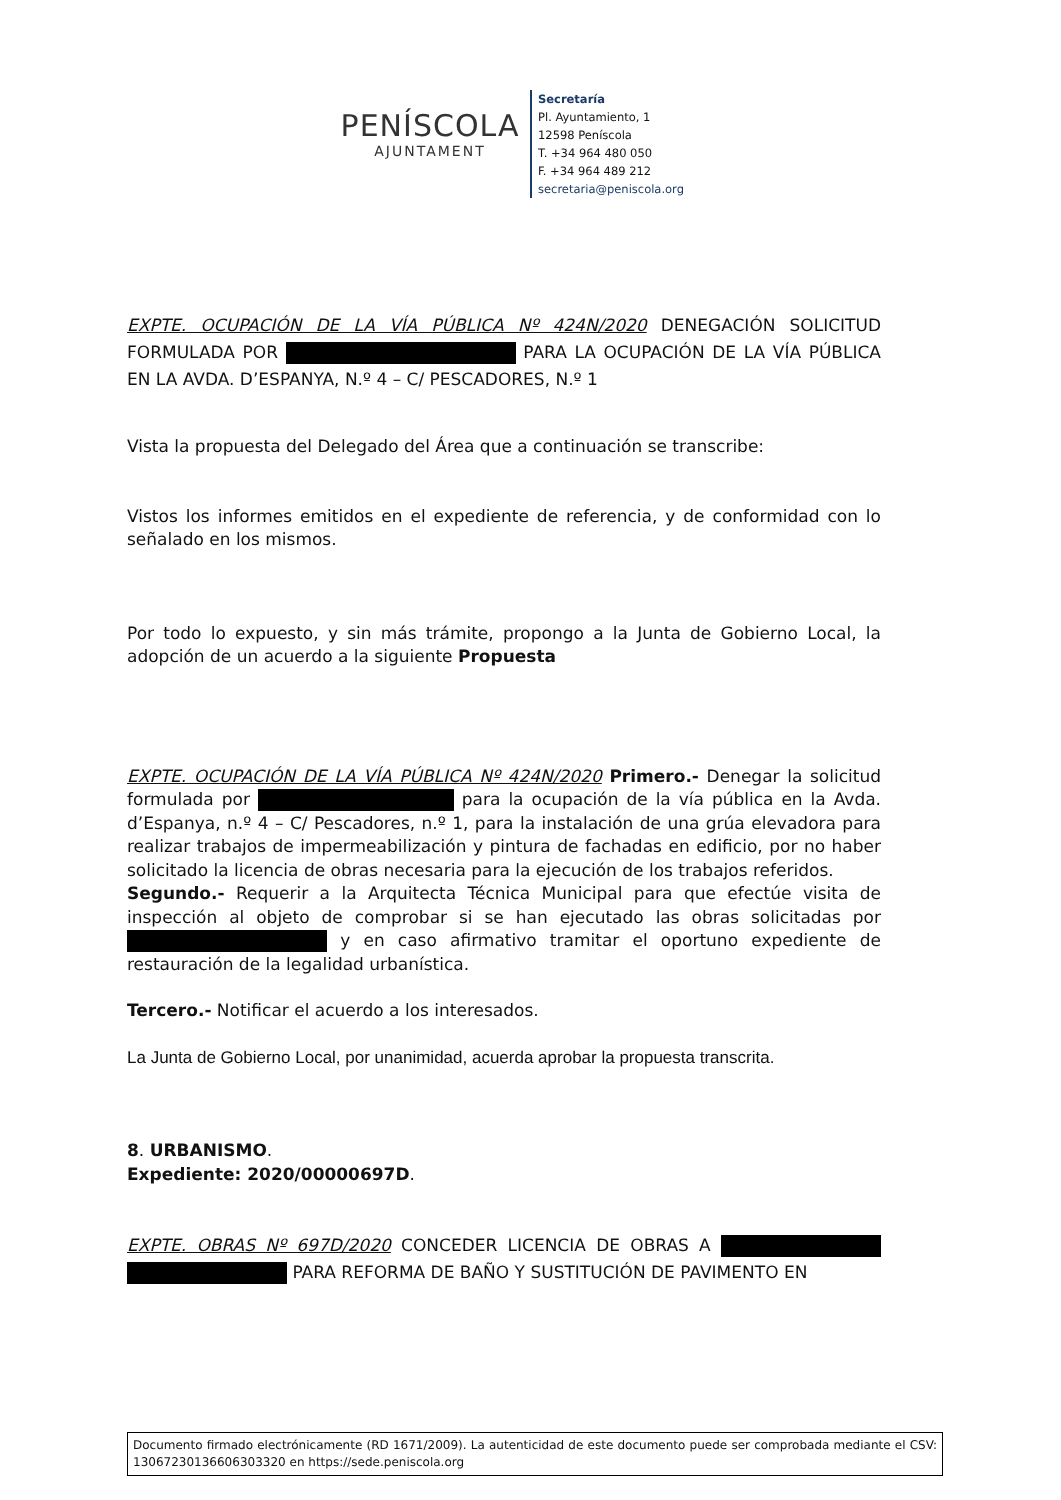PENÍSCOLA
AJUNTAMENT
Secretaría
Pl. Ayuntamiento, 1
12598 Peníscola
T. +34 964 480 050
F. +34 964 489 212
secretaria@peniscola.org
EXPTE. OCUPACIÓN DE LA VÍA PÚBLICA Nº 424N/2020 DENEGACIÓN SOLICITUD FORMULADA POR PARA LA OCUPACIÓN DE LA VÍA PÚBLICA EN LA AVDA. D’ESPANYA, N.º 4 – C/ PESCADORES, N.º 1
Vista la propuesta del Delegado del Área que a continuación se transcribe:
Vistos los informes emitidos en el expediente de referencia, y de conformidad con lo señalado en los mismos.
Por todo lo expuesto, y sin más trámite, propongo a la Junta de Gobierno Local, la adopción de un acuerdo a la siguiente Propuesta
EXPTE. OCUPACIÓN DE LA VÍA PÚBLICA Nº 424N/2020 Primero.- Denegar la solicitud formulada por para la ocupación de la vía pública en la Avda. d’Espanya, n.º 4 – C/ Pescadores, n.º 1, para la instalación de una grúa elevadora para realizar trabajos de impermeabilización y pintura de fachadas en edificio, por no haber solicitado la licencia de obras necesaria para la ejecución de los trabajos referidos.
Segundo.- Requerir a la Arquitecta Técnica Municipal para que efectúe visita de inspección al objeto de comprobar si se han ejecutado las obras solicitadas por y en caso afirmativo tramitar el oportuno expediente de restauración de la legalidad urbanística.
Tercero.- Notificar el acuerdo a los interesados.
La Junta de Gobierno Local, por unanimidad, acuerda aprobar la propuesta transcrita.
8. URBANISMO.
Expediente: 2020/00000697D.
EXPTE. OBRAS Nº 697D/2020 CONCEDER LICENCIA DE OBRAS A PARA REFORMA DE BAÑO Y SUSTITUCIÓN DE PAVIMENTO EN
Documento firmado electrónicamente (RD 1671/2009). La autenticidad de este documento puede ser comprobada mediante el CSV: 13067230136606303320 en https://sede.peniscola.org